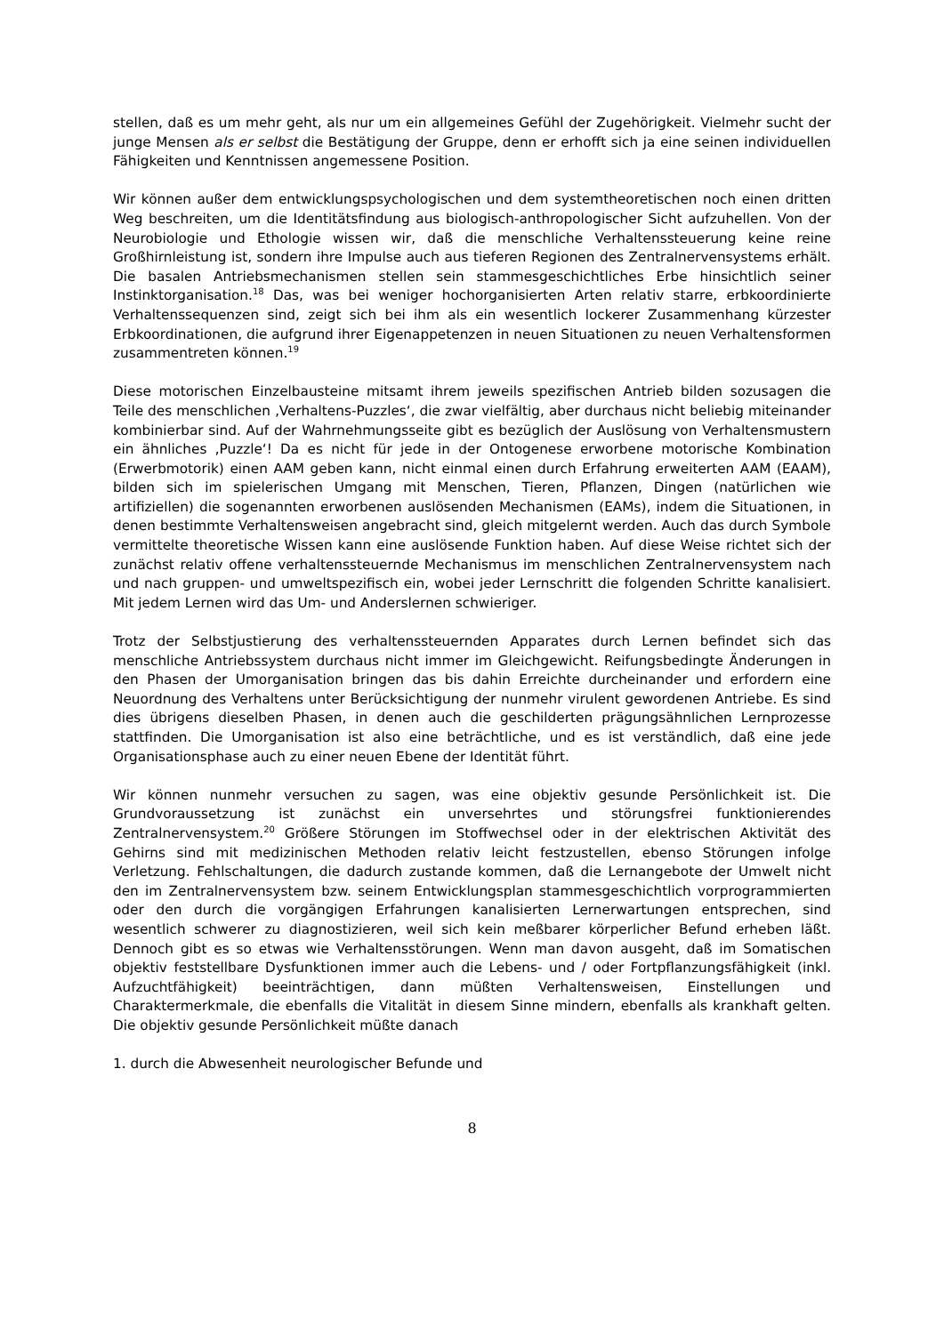stellen, daß es um mehr geht, als nur um ein allgemeines Gefühl der Zugehörigkeit. Vielmehr sucht der junge Mensen als er selbst die Bestätigung der Gruppe, denn er erhofft sich ja eine seinen individuellen Fähigkeiten und Kenntnissen angemessene Position.
Wir können außer dem entwicklungspsychologischen und dem systemtheoretischen noch einen dritten Weg beschreiten, um die Identitätsfindung aus biologisch-anthropologischer Sicht aufzuhellen. Von der Neurobiologie und Ethologie wissen wir, daß die menschliche Verhaltenssteuerung keine reine Großhirnleistung ist, sondern ihre Impulse auch aus tieferen Regionen des Zentralnervensystems erhält. Die basalen Antriebsmechanismen stellen sein stammesgeschichtliches Erbe hinsichtlich seiner Instinktorganisation.<sup>18</sup> Das, was bei weniger hochorganisierten Arten relativ starre, erbkoordinierte Verhaltenssequenzen sind, zeigt sich bei ihm als ein wesentlich lockerer Zusammenhang kürzester Erbkoordinationen, die aufgrund ihrer Eigenappetenzen in neuen Situationen zu neuen Verhaltensformen zusammentreten können.<sup>19</sup>
Diese motorischen Einzelbausteine mitsamt ihrem jeweils spezifischen Antrieb bilden sozusagen die Teile des menschlichen ‚Verhaltens-Puzzles‘, die zwar vielfältig, aber durchaus nicht beliebig miteinander kombinierbar sind. Auf der Wahrnehmungsseite gibt es bezüglich der Auslösung von Verhaltensmustern ein ähnliches ‚Puzzle‘! Da es nicht für jede in der Ontogenese erworbene motorische Kombination (Erwerbmotorik) einen AAM geben kann, nicht einmal einen durch Erfahrung erweiterten AAM (EAAM), bilden sich im spielerischen Umgang mit Menschen, Tieren, Pflanzen, Dingen (natürlichen wie artifiziellen) die sogenannten erworbenen auslösenden Mechanismen (EAMs), indem die Situationen, in denen bestimmte Verhaltensweisen angebracht sind, gleich mitgelernt werden. Auch das durch Symbole vermittelte theoretische Wissen kann eine auslösende Funktion haben. Auf diese Weise richtet sich der zunächst relativ offene verhaltenssteuernde Mechanismus im menschlichen Zentralnervensystem nach und nach gruppen- und umweltspezifisch ein, wobei jeder Lernschritt die folgenden Schritte kanalisiert. Mit jedem Lernen wird das Um- und Anderslernen schwieriger.
Trotz der Selbstjustierung des verhaltenssteuernden Apparates durch Lernen befindet sich das menschliche Antriebssystem durchaus nicht immer im Gleichgewicht. Reifungsbedingte Änderungen in den Phasen der Umorganisation bringen das bis dahin Erreichte durcheinander und erfordern eine Neuordnung des Verhaltens unter Berücksichtigung der nunmehr virulent gewordenen Antriebe. Es sind dies übrigens dieselben Phasen, in denen auch die geschilderten prägungsähnlichen Lernprozesse stattfinden. Die Umorganisation ist also eine beträchtliche, und es ist verständlich, daß eine jede Organisationsphase auch zu einer neuen Ebene der Identität führt.
Wir können nunmehr versuchen zu sagen, was eine objektiv gesunde Persönlichkeit ist. Die Grundvoraussetzung ist zunächst ein unversehrtes und störungsfrei funktionierendes Zentralnervensystem.<sup>20</sup> Größere Störungen im Stoffwechsel oder in der elektrischen Aktivität des Gehirns sind mit medizinischen Methoden relativ leicht festzustellen, ebenso Störungen infolge Verletzung. Fehlschaltungen, die dadurch zustande kommen, daß die Lernangebote der Umwelt nicht den im Zentralnervensystem bzw. seinem Entwicklungsplan stammesgeschichtlich vorprogrammierten oder den durch die vorgängigen Erfahrungen kanalisierten Lernerwartungen entsprechen, sind wesentlich schwerer zu diagnostizieren, weil sich kein meßbarer körperlicher Befund erheben läßt. Dennoch gibt es so etwas wie Verhaltensstörungen. Wenn man davon ausgeht, daß im Somatischen objektiv feststellbare Dysfunktionen immer auch die Lebens- und / oder Fortpflanzungsfähigkeit (inkl. Aufzuchtfähigkeit) beeinträchtigen, dann müßten Verhaltensweisen, Einstellungen und Charaktermerkmale, die ebenfalls die Vitalität in diesem Sinne mindern, ebenfalls als krankhaft gelten. Die objektiv gesunde Persönlichkeit müßte danach
1. durch die Abwesenheit neurologischer Befunde und
8